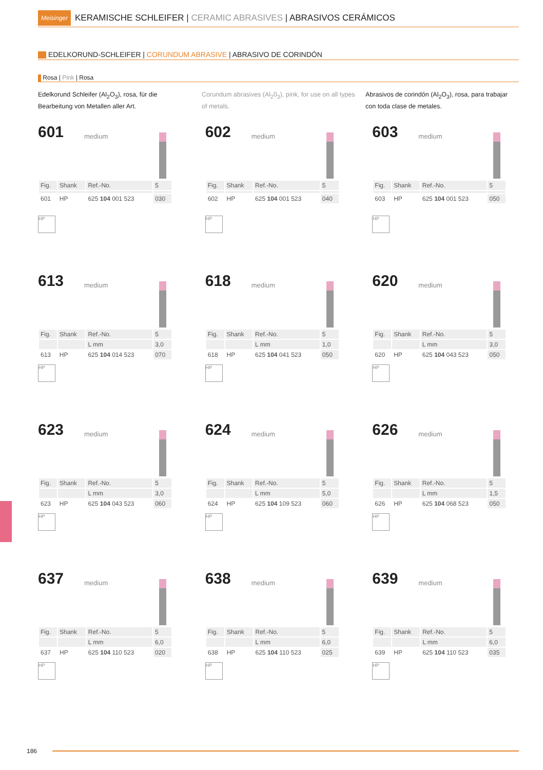Meisinger KERAMISCHE SCHLEIFER | CERAMIC ABRASIVES | ABRASIVOS CERÁMICOS
EDELKORUND-SCHLEIFER | CORUNDUM ABRASIVE | ABRASIVO DE CORINDÓN
Rosa | Pink | Rosa
Edelkorund Schleifer (Al<sub>2</sub>O<sub>3</sub>), rosa, für die Bearbeitung von Metallen aller Art.
Corundum abrasives (Al<sub>2</sub>0<sub>3</sub>), pink, for use on all types of metals.
Abrasivos de corindón (Al<sub>2</sub>O<sub>3</sub>), rosa, para trabajar con toda clase de metales.
601
medium
| Fig. | Shank | Ref.-No. | 5 |
| 601 | HP | 625 104 001 523 | 030 |
HP
602
medium
| Fig. | Shank | Ref.-No. | 5 |
| 602 | HP | 625 104 001 523 | 040 |
HP
603
medium
| Fig. | Shank | Ref.-No. | 5 |
| 603 | HP | 625 104 001 523 | 050 |
HP
613
medium
| Fig. | Shank | Ref.-No. | 5 |
| | | L mm | 3,0 |
| 613 | HP | 625 104 014 523 | 070 |
HP
618
medium
| Fig. | Shank | Ref.-No. | 5 |
| | | L mm | 1,0 |
| 618 | HP | 625 104 041 523 | 050 |
HP
620
medium
| Fig. | Shank | Ref.-No. | 5 |
| | | L mm | 3,0 |
| 620 | HP | 625 104 043 523 | 050 |
HP
623
medium
| Fig. | Shank | Ref.-No. | 5 |
| | | L mm | 3,0 |
| 623 | HP | 625 104 043 523 | 060 |
HP
624
medium
| Fig. | Shank | Ref.-No. | 5 |
| | | L mm | 5,0 |
| 624 | HP | 625 104 109 523 | 060 |
HP
626
medium
| Fig. | Shank | Ref.-No. | 5 |
| | | L mm | 1,5 |
| 626 | HP | 625 104 068 523 | 050 |
HP
637
medium
| Fig. | Shank | Ref.-No. | 5 |
| | | L mm | 6,0 |
| 637 | HP | 625 104 110 523 | 020 |
HP
638
medium
| Fig. | Shank | Ref.-No. | 5 |
| | | L mm | 6,0 |
| 638 | HP | 625 104 110 523 | 025 |
HP
639
medium
| Fig. | Shank | Ref.-No. | 5 |
| | | L mm | 6,0 |
| 639 | HP | 625 104 110 523 | 035 |
HP
186